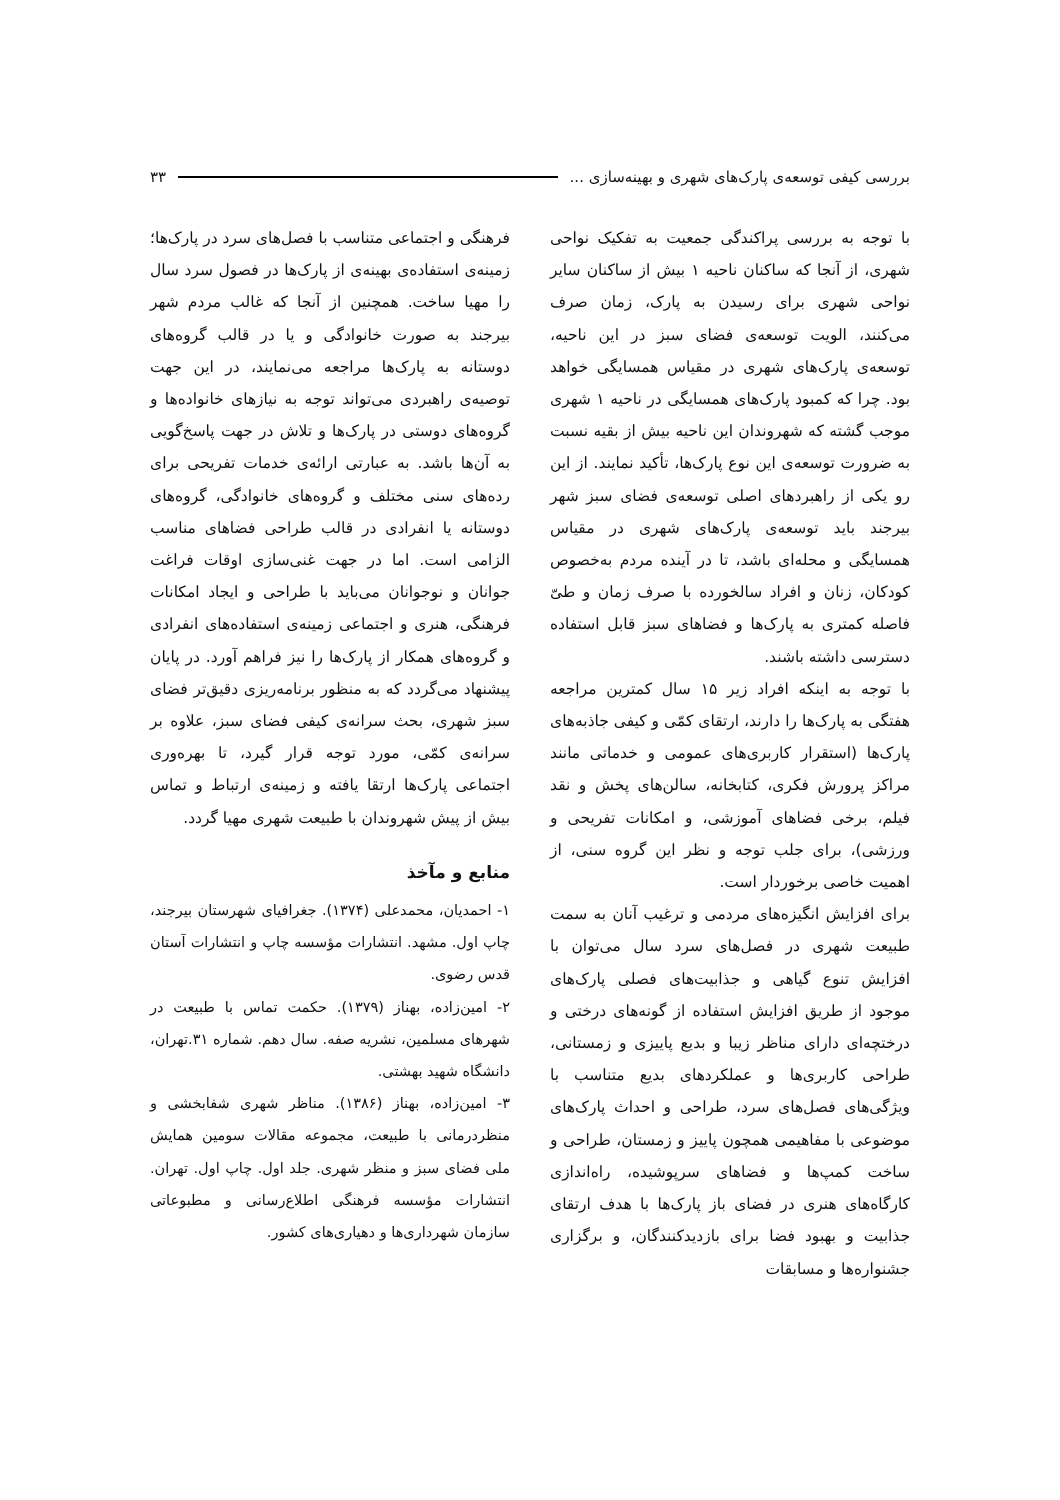بررسی کیفی توسعه‌ی پارک‌های شهری و بهینه‌سازی ... ۳۳
با توجه به بررسی پراکندگی جمعیت به تفکیک نواحی شهری، از آنجا که ساکنان ناحیه ۱ بیش از ساکنان سایر نواحی شهری برای رسیدن به پارک، زمان صرف می‌کنند، الویت توسعه‌ی فضای سبز در این ناحیه، توسعه‌ی پارک‌های شهری در مقیاس همسایگی خواهد بود. چرا که کمبود پارک‌های همسایگی در ناحیه ۱ شهری موجب گشته که شهروندان این ناحیه بیش از بقیه نسبت به ضرورت توسعه‌ی این نوع پارک‌ها، تأکید نمایند. از این رو یکی از راهبردهای اصلی توسعه‌ی فضای سبز شهر بیرجند باید توسعه‌ی پارک‌های شهری در مقیاس همسایگی و محله‌ای باشد، تا در آینده مردم به‌خصوص کودکان، زنان و افراد سالخورده با صرف زمان و طیّ فاصله کمتری به پارک‌ها و فضاهای سبز قابل استفاده دسترسی داشته باشند.
با توجه به اینکه افراد زیر ۱۵ سال کمترین مراجعه هفتگی به پارک‌ها را دارند، ارتقای کمّی و کیفی جاذبه‌های پارک‌ها (استقرار کاربری‌های عمومی و خدماتی مانند مراکز پرورش فکری، کتابخانه، سالن‌های پخش و نقد فیلم، برخی فضاهای آموزشی، و امکانات تفریحی و ورزشی)، برای جلب توجه و نظر این گروه سنی، از اهمیت خاصی برخوردار است.
برای افزایش انگیزه‌های مردمی و ترغیب آنان به سمت طبیعت شهری در فصل‌های سرد سال می‌توان با افزایش تنوع گیاهی و جذابیت‌های فصلی پارک‌های موجود از طریق افزایش استفاده از گونه‌های درختی و درختچه‌ای دارای مناظر زیبا و بدیع پاییزی و زمستانی، طراحی کاربری‌ها و عملکردهای بدیع متناسب با ویژگی‌های فصل‌های سرد، طراحی و احداث پارک‌های موضوعی با مفاهیمی همچون پاییز و زمستان، طراحی و ساخت کمپ‌ها و فضاهای سرپوشیده، راه‌اندازی کارگاه‌های هنری در فضای باز پارک‌ها با هدف ارتقای جذابیت و بهبود فضا برای بازدیدکنندگان، و برگزاری جشنواره‌ها و مسابقات
فرهنگی و اجتماعی متناسب با فصل‌های سرد در پارک‌ها؛ زمینه‌ی استفاده‌ی بهینه‌ی از پارک‌ها در فصول سرد سال را مهیا ساخت. همچنین از آنجا که غالب مردم شهر بیرجند به صورت خانوادگی و یا در قالب گروه‌های دوستانه به پارک‌ها مراجعه می‌نمایند، در این جهت توصیه‌ی راهبردی می‌تواند توجه به نیازهای خانواده‌ها و گروه‌های دوستی در پارک‌ها و تلاش در جهت پاسخ‌گویی به آن‌ها باشد. به عبارتی ارائه‌ی خدمات تفریحی برای رده‌های سنی مختلف و گروه‌های خانوادگی، گروه‌های دوستانه یا انفرادی در قالب طراحی فضاهای مناسب الزامی است. اما در جهت غنی‌سازی اوقات فراغت جوانان و نوجوانان می‌باید با طراحی و ایجاد امکانات فرهنگی، هنری و اجتماعی زمینه‌ی استفاده‌های انفرادی و گروه‌های همکار از پارک‌ها را نیز فراهم آورد. در پایان پیشنهاد می‌گردد که به منظور برنامه‌ریزی دقیق‌تر فضای سبز شهری، بحث سرانه‌ی کیفی فضای سبز، علاوه بر سرانه‌ی کمّی، مورد توجه قرار گیرد، تا بهره‌وری اجتماعی پارک‌ها ارتقا یافته و زمینه‌ی ارتباط و تماس بیش از پیش شهروندان با طبیعت شهری مهیا گردد.
منابع و مآخذ
۱- احمدیان، محمدعلی (۱۳۷۴). جغرافیای شهرستان بیرجند، چاپ اول. مشهد. انتشارات مؤسسه چاپ و انتشارات آستان قدس رضوی.
۲- امین‌زاده، بهناز (۱۳۷۹). حکمت تماس با طبیعت در شهرهای مسلمین، نشریه صفه. سال دهم. شماره ۳۱.تهران، دانشگاه شهید بهشتی.
۳- امین‌زاده، بهناز (۱۳۸۶). مناظر شهری شفابخشی و منظردرمانی با طبیعت، مجموعه مقالات سومین همایش ملی فضای سبز و منظر شهری. جلد اول. چاپ اول. تهران. انتشارات مؤسسه فرهنگی اطلاع‌رسانی و مطبوعاتی سازمان شهرداری‌ها و دهیاری‌های کشور.